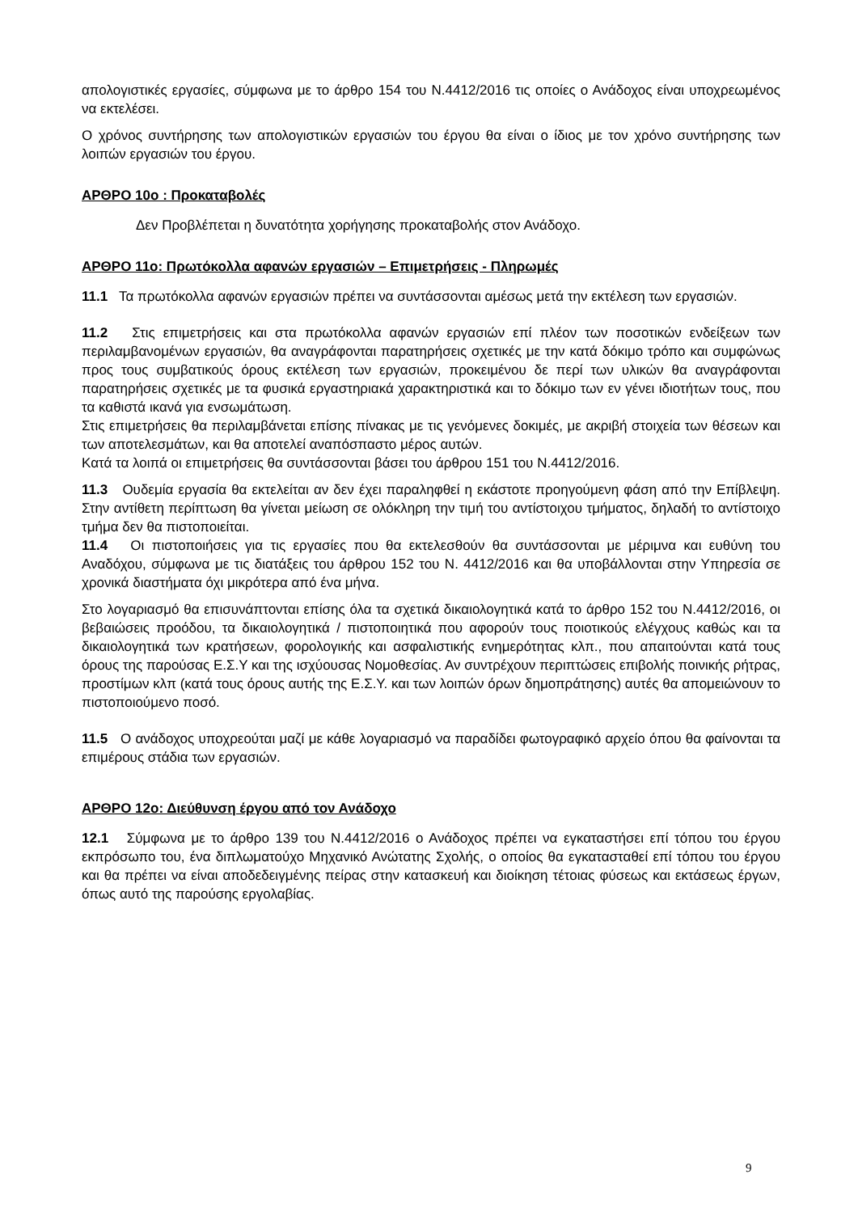απολογιστικές εργασίες, σύμφωνα με το άρθρο 154 του Ν.4412/2016 τις οποίες ο Ανάδοχος είναι υποχρεωμένος να εκτελέσει.
Ο χρόνος συντήρησης των απολογιστικών εργασιών του έργου θα είναι ο ίδιος με τον χρόνο συντήρησης των λοιπών εργασιών του έργου.
ΑΡΘΡΟ 10ο : Προκαταβολές
Δεν Προβλέπεται η δυνατότητα χορήγησης προκαταβολής στον Ανάδοχο.
ΑΡΘΡΟ 11ο: Πρωτόκολλα αφανών εργασιών – Επιμετρήσεις - Πληρωμές
11.1 Τα πρωτόκολλα αφανών εργασιών πρέπει να συντάσσονται αμέσως μετά την εκτέλεση των εργασιών.
11.2 Στις επιμετρήσεις και στα πρωτόκολλα αφανών εργασιών επί πλέον των ποσοτικών ενδείξεων των περιλαμβανομένων εργασιών, θα αναγράφονται παρατηρήσεις σχετικές με την κατά δόκιμο τρόπο και συμφώνως προς τους συμβατικούς όρους εκτέλεση των εργασιών, προκειμένου δε περί των υλικών θα αναγράφονται παρατηρήσεις σχετικές με τα φυσικά εργαστηριακά χαρακτηριστικά και το δόκιμο των εν γένει ιδιοτήτων τους, που τα καθιστά ικανά για ενσωμάτωση.
Στις επιμετρήσεις θα περιλαμβάνεται επίσης πίνακας με τις γενόμενες δοκιμές, με ακριβή στοιχεία των θέσεων και των αποτελεσμάτων, και θα αποτελεί αναπόσπαστο μέρος αυτών.
Κατά τα λοιπά οι επιμετρήσεις θα συντάσσονται βάσει του άρθρου 151 του Ν.4412/2016.
11.3 Ουδεμία εργασία θα εκτελείται αν δεν έχει παραληφθεί η εκάστοτε προηγούμενη φάση από την Επίβλεψη. Στην αντίθετη περίπτωση θα γίνεται μείωση σε ολόκληρη την τιμή του αντίστοιχου τμήματος, δηλαδή το αντίστοιχο τμήμα δεν θα πιστοποιείται.
11.4 Οι πιστοποιήσεις για τις εργασίες που θα εκτελεσθούν θα συντάσσονται με μέριμνα και ευθύνη του Αναδόχου, σύμφωνα με τις διατάξεις του άρθρου 152 του Ν. 4412/2016 και θα υποβάλλονται στην Υπηρεσία σε χρονικά διαστήματα όχι μικρότερα από ένα μήνα.
Στο λογαριασμό θα επισυνάπτονται επίσης όλα τα σχετικά δικαιολογητικά κατά το άρθρο 152 του Ν.4412/2016, οι βεβαιώσεις προόδου, τα δικαιολογητικά / πιστοποιητικά που αφορούν τους ποιοτικούς ελέγχους καθώς και τα δικαιολογητικά των κρατήσεων, φορολογικής και ασφαλιστικής ενημερότητας κλπ., που απαιτούνται κατά τους όρους της παρούσας Ε.Σ.Υ και της ισχύουσας Νομοθεσίας. Αν συντρέχουν περιπτώσεις επιβολής ποινικής ρήτρας, προστίμων κλπ (κατά τους όρους αυτής της Ε.Σ.Υ. και των λοιπών όρων δημοπράτησης) αυτές θα απομειώνουν το πιστοποιούμενο ποσό.
11.5 Ο ανάδοχος υποχρεούται μαζί με κάθε λογαριασμό να παραδίδει φωτογραφικό αρχείο όπου θα φαίνονται τα επιμέρους στάδια των εργασιών.
ΑΡΘΡΟ 12ο: Διεύθυνση έργου από τον Ανάδοχο
12.1 Σύμφωνα με το άρθρο 139 του Ν.4412/2016 ο Ανάδοχος πρέπει να εγκαταστήσει επί τόπου του έργου εκπρόσωπο του, ένα διπλωματούχο Μηχανικό Ανώτατης Σχολής, ο οποίος θα εγκατασταθεί επί τόπου του έργου και θα πρέπει να είναι αποδεδειγμένης πείρας στην κατασκευή και διοίκηση τέτοιας φύσεως και εκτάσεως έργων, όπως αυτό της παρούσης εργολαβίας.
9